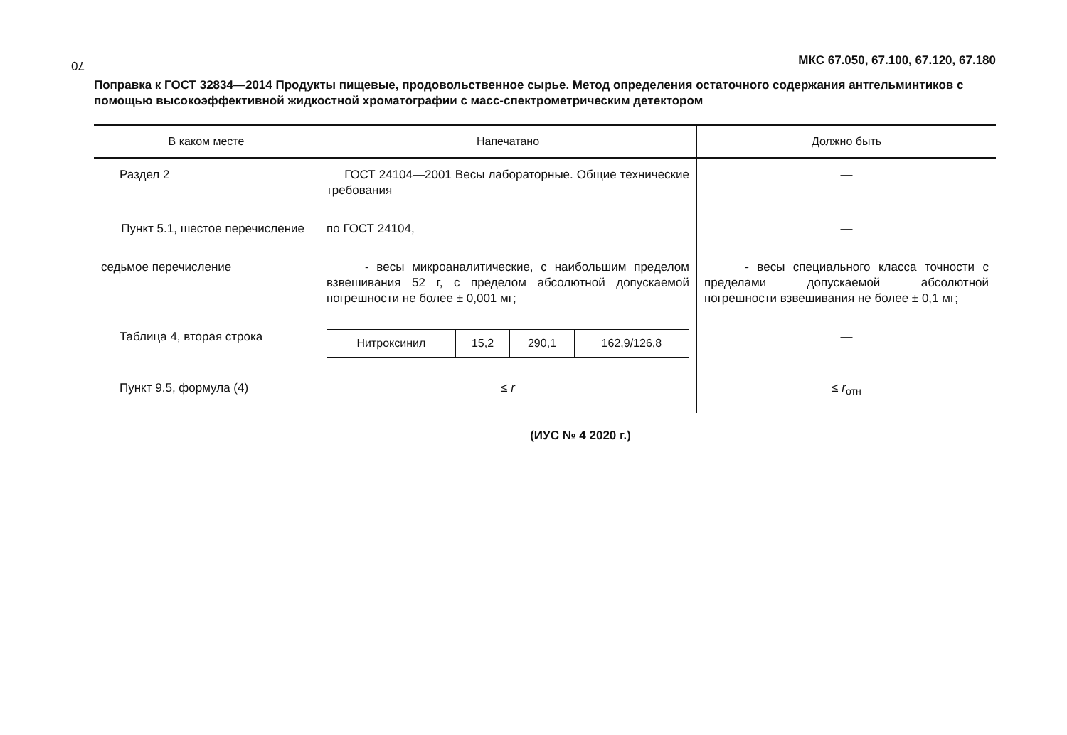70
МКС 67.050, 67.100, 67.120, 67.180
Поправка к ГОСТ 32834—2014 Продукты пищевые, продовольственное сырье. Метод определения остаточного содержания антгельминтиков с помощью высокоэффективной жидкостной хроматографии с масс-спектрометрическим детектором
| В каком месте | Напечатано | Должно быть |
| --- | --- | --- |
| Раздел 2 | ГОСТ 24104—2001 Весы лабораторные. Общие технические требования | — |
| Пункт 5.1, шестое перечисление | по ГОСТ 24104, | — |
| седьмое перечисление | - весы микроаналитические, с наибольшим пределом взвешивания 52 г, с пределом абсолютной допускаемой погрешности не более ± 0,001 мг; | - весы специального класса точности с пределами допускаемой абсолютной погрешности взвешивания не более ± 0,1 мг; |
| Таблица 4, вторая строка | / Нитроксинил / 15,2 / 290,1 / 162,9/126,8 / | — |
| Пункт 9.5, формула (4) | ≤ r | ≤ r<sub>отн</sub> |
(ИУС № 4 2020 г.)